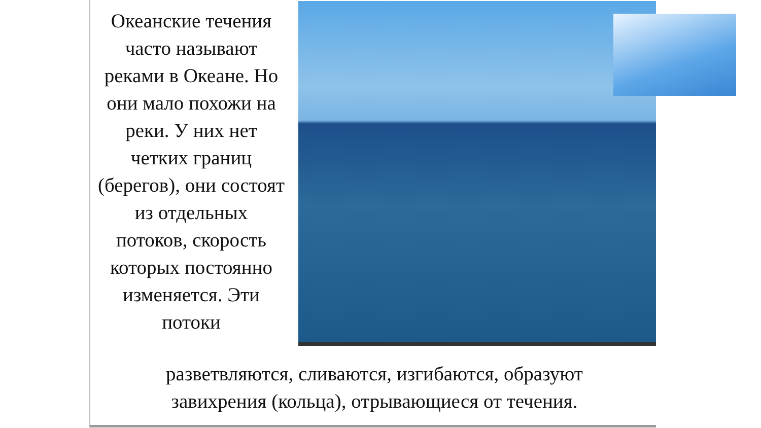Океанские течения часто называют реками в Океане. Но они мало похожи на реки. У них нет четких границ (берегов), они состоят из отдельных потоков, скорость которых постоянно изменяется. Эти потоки
разветвляются, сливаются, изгибаются, образуют завихрения (кольца), отрывающиеся от течения.